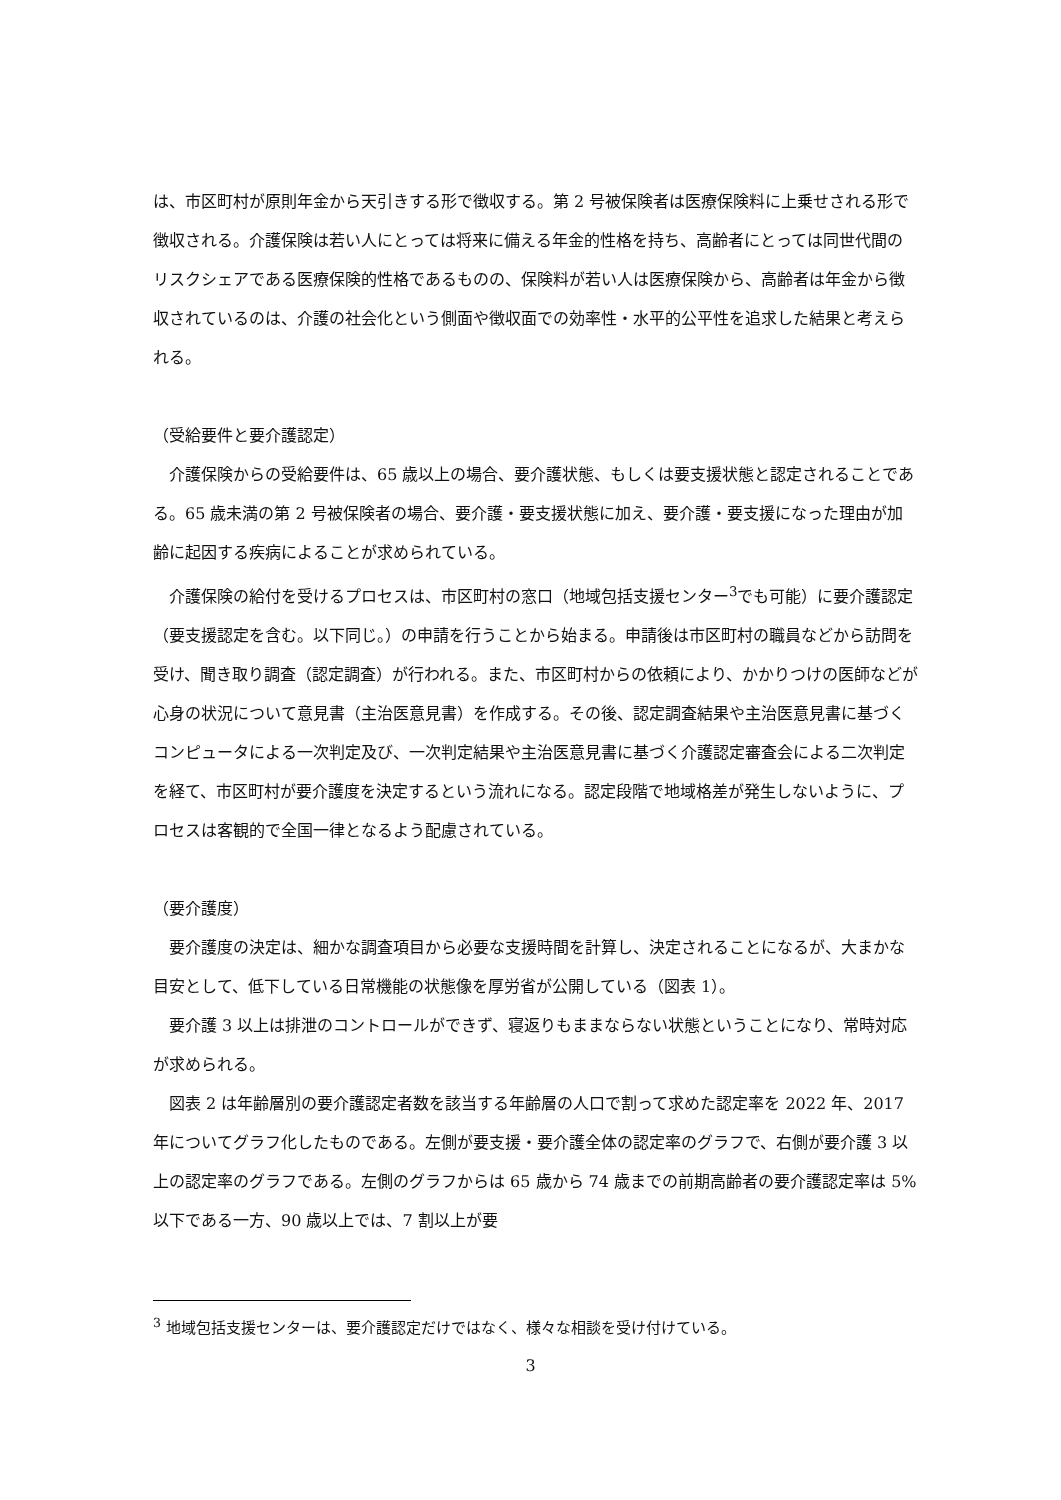は、市区町村が原則年金から天引きする形で徴収する。第 2 号被保険者は医療保険料に上乗せされる形で徴収される。介護保険は若い人にとっては将来に備える年金的性格を持ち、高齢者にとっては同世代間のリスクシェアである医療保険的性格であるものの、保険料が若い人は医療保険から、高齢者は年金から徴収されているのは、介護の社会化という側面や徴収面での効率性・水平的公平性を追求した結果と考えられる。
（受給要件と要介護認定）
介護保険からの受給要件は、65 歳以上の場合、要介護状態、もしくは要支援状態と認定されることである。65 歳未満の第 2 号被保険者の場合、要介護・要支援状態に加え、要介護・要支援になった理由が加齢に起因する疾病によることが求められている。
介護保険の給付を受けるプロセスは、市区町村の窓口（地域包括支援センター<sup>3</sup>でも可能）に要介護認定（要支援認定を含む。以下同じ。）の申請を行うことから始まる。申請後は市区町村の職員などから訪問を受け、聞き取り調査（認定調査）が行われる。また、市区町村からの依頼により、かかりつけの医師などが心身の状況について意見書（主治医意見書）を作成する。その後、認定調査結果や主治医意見書に基づくコンピュータによる一次判定及び、一次判定結果や主治医意見書に基づく介護認定審査会による二次判定を経て、市区町村が要介護度を決定するという流れになる。認定段階で地域格差が発生しないように、プロセスは客観的で全国一律となるよう配慮されている。
（要介護度）
要介護度の決定は、細かな調査項目から必要な支援時間を計算し、決定されることになるが、大まかな目安として、低下している日常機能の状態像を厚労省が公開している（図表 1）。
要介護 3 以上は排泄のコントロールができず、寝返りもままならない状態ということになり、常時対応が求められる。
図表 2 は年齢層別の要介護認定者数を該当する年齢層の人口で割って求めた認定率を 2022 年、2017 年についてグラフ化したものである。左側が要支援・要介護全体の認定率のグラフで、右側が要介護 3 以上の認定率のグラフである。左側のグラフからは 65 歳から 74 歳までの前期高齢者の要介護認定率は 5%以下である一方、90 歳以上では、7 割以上が要
<sup>3</sup> 地域包括支援センターは、要介護認定だけではなく、様々な相談を受け付けている。
3